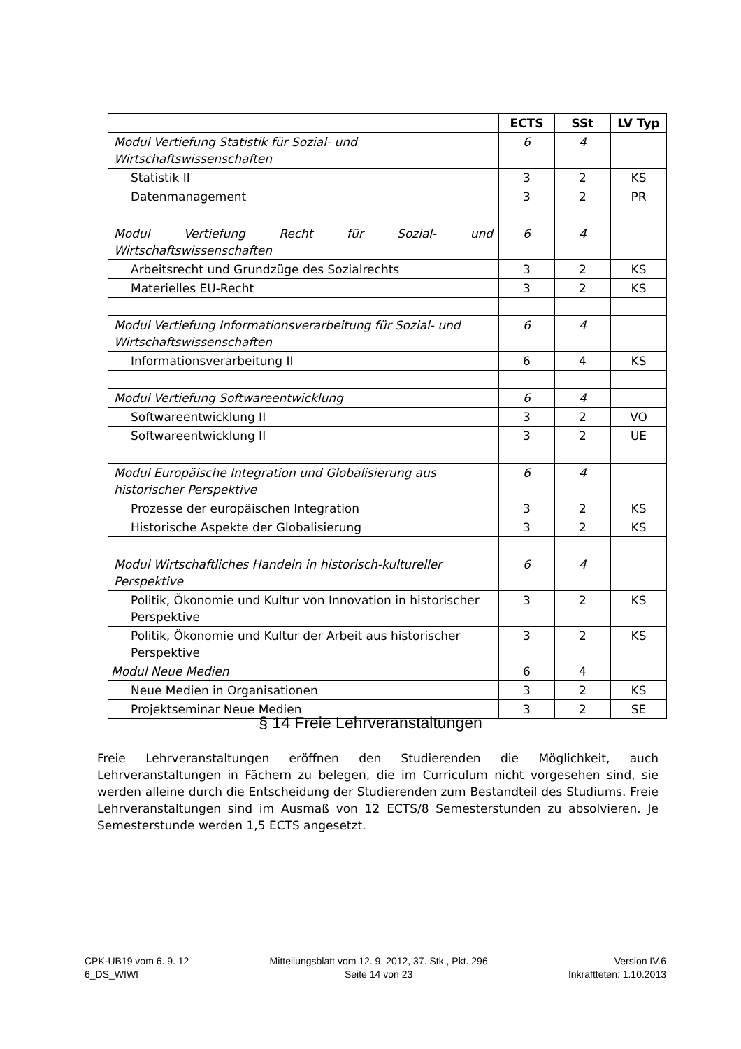| | ECTS | SSt | LV Typ |
| --- | --- | --- | --- |
| Modul Vertiefung Statistik für Sozial- und Wirtschaftswissenschaften | 6 | 4 | |
| Statistik II | 3 | 2 | KS |
| Datenmanagement | 3 | 2 | PR |
| Modul Vertiefung Recht für Sozial- und Wirtschaftswissenschaften | 6 | 4 | |
| Arbeitsrecht und Grundzüge des Sozialrechts | 3 | 2 | KS |
| Materielles EU-Recht | 3 | 2 | KS |
| Modul Vertiefung Informationsverarbeitung für Sozial- und Wirtschaftswissenschaften | 6 | 4 | |
| Informationsverarbeitung II | 6 | 4 | KS |
| Modul Vertiefung Softwareentwicklung | 6 | 4 | |
| Softwareentwicklung II | 3 | 2 | VO |
| Softwareentwicklung II | 3 | 2 | UE |
| Modul Europäische Integration und Globalisierung aus historischer Perspektive | 6 | 4 | |
| Prozesse der europäischen Integration | 3 | 2 | KS |
| Historische Aspekte der Globalisierung | 3 | 2 | KS |
| Modul Wirtschaftliches Handeln in historisch-kultureller Perspektive | 6 | 4 | |
| Politik, Ökonomie und Kultur von Innovation in historischer Perspektive | 3 | 2 | KS |
| Politik, Ökonomie und Kultur der Arbeit aus historischer Perspektive | 3 | 2 | KS |
| Modul Neue Medien | 6 | 4 | |
| Neue Medien in Organisationen | 3 | 2 | KS |
| Projektseminar Neue Medien | 3 | 2 | SE |
§ 14 Freie Lehrveranstaltungen
Freie Lehrveranstaltungen eröffnen den Studierenden die Möglichkeit, auch Lehrveranstaltungen in Fächern zu belegen, die im Curriculum nicht vorgesehen sind, sie werden alleine durch die Entscheidung der Studierenden zum Bestandteil des Studiums. Freie Lehrveranstaltungen sind im Ausmaß von 12 ECTS/8 Semesterstunden zu absolvieren. Je Semesterstunde werden 1,5 ECTS angesetzt.
CPK-UB19 vom 6. 9. 12
6_DS_WIWI
Mitteilungsblatt vom 12. 9. 2012, 37. Stk., Pkt. 296
Seite 14 von 23
Version IV.6
Inkraftteten: 1.10.2013